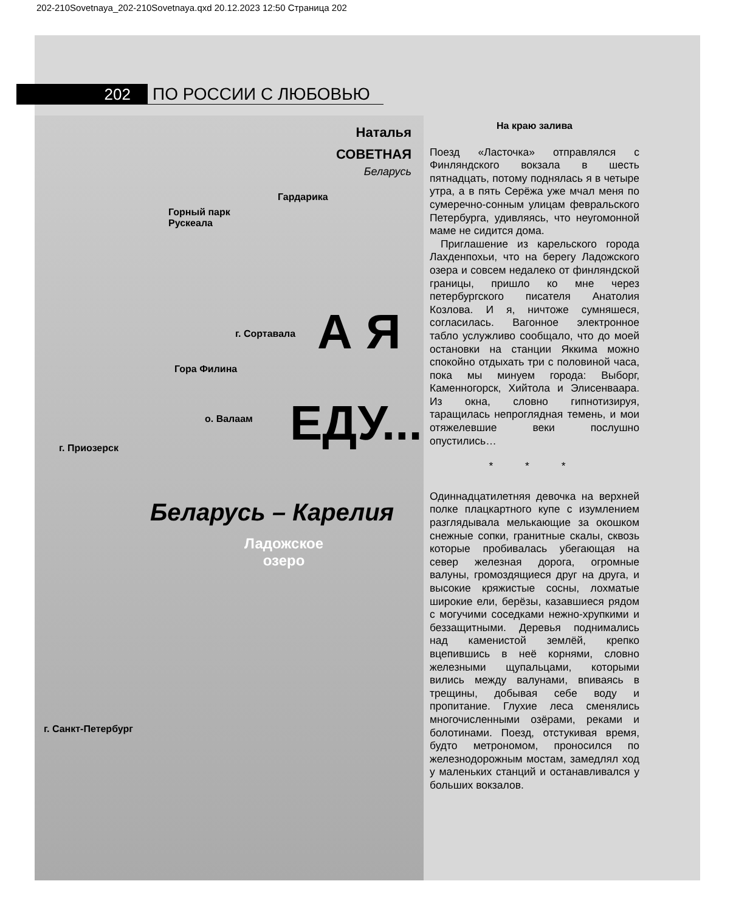202-210Sovetnaya_202-210Sovetnaya.qxd 20.12.2023 12:50 Страница 202
202
ПО РОССИИ С ЛЮБОВЬЮ
Гардарика
Горный парк
Рускеала
г. Сортавала
Гора Филина
о. Валаам
г. Приозерск
г. Санкт-Петербург
А Я
ЕДУ...
Беларусь – Карелия
Ладожское
озеро
Наталья
СОВЕТНАЯ
Беларусь
На краю залива
Поезд «Ласточка» отправлялся с Финляндского вокзала в шесть пятнадцать, потому поднялась я в четыре утра, а в пять Серёжа уже мчал меня по сумеречно-сонным улицам февральского Петербурга, удивляясь, что неугомонной маме не сидится дома.
Приглашение из карельского города Лахденпохьи, что на берегу Ладожского озера и совсем недалеко от финляндской границы, пришло ко мне через петербургского писателя Анатолия Козлова. И я, ничтоже сумняшеся, согласилась. Вагонное электронное табло услужливо сообщало, что до моей остановки на станции Яккима можно спокойно отдыхать три с половиной часа, пока мы минуем города: Выборг, Каменногорск, Хийтола и Элисенваара. Из окна, словно гипнотизируя, таращилась непроглядная темень, и мои отяжелевшие веки послушно опустились…
* * *
Одиннадцатилетняя девочка на верхней полке плацкартного купе с изумлением разглядывала мелькающие за окошком снежные сопки, гранитные скалы, сквозь которые пробивалась убегающая на север железная дорога, огромные валуны, громоздящиеся друг на друга, и высокие кряжистые сосны, лохматые широкие ели, берёзы, казавшиеся рядом с могучими соседками нежно-хрупкими и беззащитными. Деревья поднимались над каменистой землёй, крепко вцепившись в неё корнями, словно железными щупальцами, которыми вились между валунами, впиваясь в трещины, добывая себе воду и пропитание. Глухие леса сменялись многочисленными озёрами, реками и болотинами. Поезд, отстукивая время, будто метрономом, проносился по железнодорожным мостам, замедлял ход у маленьких станций и останавливался у больших вокзалов.